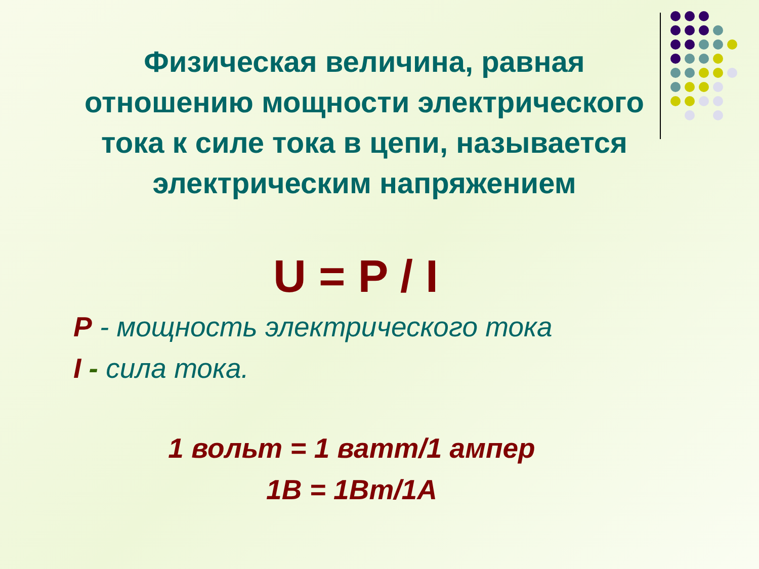Физическая величина, равная отношению мощности электрического тока к силе тока в цепи, называется электрическим напряжением
U = P / I
P - мощность электрического тока
I - сила тока.
1 вольт = 1 ватт/1 ампер
1В = 1Вт/1А